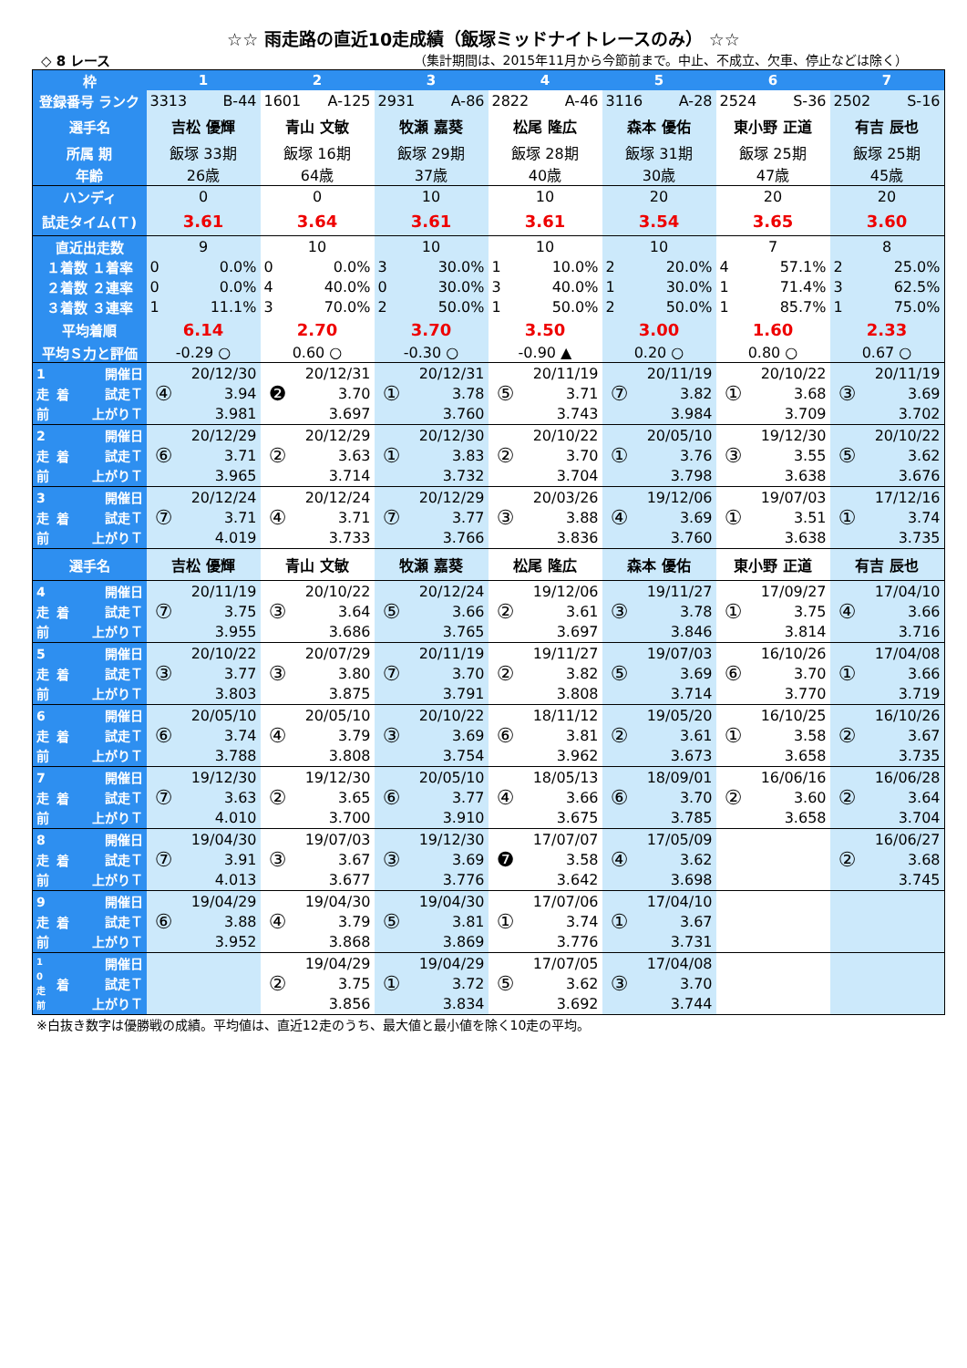☆☆ 雨走路の直近10走成績（飯塚ミッドナイトレースのみ） ☆☆
◇ 8 レース （集計期間は、2015年11月から今節前まで。中止、不成立、欠車、停止などは除く）
| 枠 | 1 | 2 | 3 | 4 | 5 | 6 | 7 |
| --- | --- | --- | --- | --- | --- | --- | --- |
| 登録番号 ランク | 3313 B-44 | 1601 A-125 | 2931 A-86 | 2822 A-46 | 3116 A-28 | 2524 S-36 | 2502 S-16 |
| 選手名 | 吉松 優輝 | 青山 文敏 | 牧瀬 嘉葵 | 松尾 隆広 | 森本 優佑 | 東小野 正道 | 有吉 辰也 |
| 所属 期 | 飯塚 33期 | 飯塚 16期 | 飯塚 29期 | 飯塚 28期 | 飯塚 31期 | 飯塚 25期 | 飯塚 25期 |
| 年齢 | 26歳 | 64歳 | 37歳 | 40歳 | 30歳 | 47歳 | 45歳 |
| ハンディ | 0 | 0 | 10 | 10 | 20 | 20 | 20 |
| 試走タイム(Ｔ) | 3.61 | 3.64 | 3.61 | 3.61 | 3.54 | 3.65 | 3.60 |
| 直近出走数 | 9 | 10 | 10 | 10 | 10 | 7 | 8 |
| １着数 １着率 | 0 0.0% | 0 0.0% | 3 30.0% | 1 10.0% | 2 20.0% | 4 57.1% | 2 25.0% |
| ２着数 ２連率 | 0 0.0% | 4 40.0% | 0 30.0% | 3 40.0% | 1 30.0% | 1 71.4% | 3 62.5% |
| ３着数 ３連率 | 1 11.1% | 3 70.0% | 2 50.0% | 1 50.0% | 2 50.0% | 1 85.7% | 1 75.0% |
| 平均着順 | 6.14 | 2.70 | 3.70 | 3.50 | 3.00 | 1.60 | 2.33 |
| 平均Ｓ力と評価 | -0.29 ○ | 0.60 ○ | -0.30 ○ | -0.90 ▲ | 0.20 ○ | 0.80 ○ | 0.67 ○ |
| 1 走 前 着 開催日 試走Ｔ 上がりＴ | ④ 20/12/30 3.94 3.981 | ❷ 20/12/31 3.70 3.697 | ① 20/12/31 3.78 3.760 | ⑤ 20/11/19 3.71 3.743 | ⑦ 20/11/19 3.82 3.984 | ① 20/10/22 3.68 3.709 | ③ 20/11/19 3.69 3.702 |
| 2 走 前 着 開催日 試走Ｔ 上がりＴ | ⑥ 20/12/29 3.71 3.965 | ② 20/12/29 3.63 3.714 | ① 20/12/30 3.83 3.732 | ② 20/10/22 3.70 3.704 | ① 20/05/10 3.76 3.798 | ③ 19/12/30 3.55 3.638 | ⑤ 20/10/22 3.62 3.676 |
| 3 走 前 着 開催日 試走Ｔ 上がりＴ | ⑦ 20/12/24 3.71 4.019 | ④ 20/12/24 3.71 3.733 | ⑦ 20/12/29 3.77 3.766 | ③ 20/03/26 3.88 3.836 | ④ 19/12/06 3.69 3.760 | ① 19/07/03 3.51 3.638 | ① 17/12/16 3.74 3.735 |
| 選手名 | 吉松 優輝 | 青山 文敏 | 牧瀬 嘉葵 | 松尾 隆広 | 森本 優佑 | 東小野 正道 | 有吉 辰也 |
| 4 走 前 着 開催日 試走Ｔ 上がりＴ | ⑦ 20/11/19 3.75 3.955 | ③ 20/10/22 3.64 3.686 | ⑤ 20/12/24 3.66 3.765 | ② 19/12/06 3.61 3.697 | ③ 19/11/27 3.78 3.846 | ① 17/09/27 3.75 3.814 | ④ 17/04/10 3.66 3.716 |
| 5 走 前 着 開催日 試走Ｔ 上がりＴ | ③ 20/10/22 3.77 3.803 | ③ 20/07/29 3.80 3.875 | ⑦ 20/11/19 3.70 3.791 | ② 19/11/27 3.82 3.808 | ⑤ 19/07/03 3.69 3.714 | ⑥ 16/10/26 3.70 3.770 | ① 17/04/08 3.66 3.719 |
| 6 走 前 着 開催日 試走Ｔ 上がりＴ | ⑥ 20/05/10 3.74 3.788 | ④ 20/05/10 3.79 3.808 | ③ 20/10/22 3.69 3.754 | ⑥ 18/11/12 3.81 3.962 | ② 19/05/20 3.61 3.673 | ① 16/10/25 3.58 3.658 | ② 16/10/26 3.67 3.735 |
| 7 走 前 着 開催日 試走Ｔ 上がりＴ | ⑦ 19/12/30 3.63 4.010 | ② 19/12/30 3.65 3.700 | ⑥ 20/05/10 3.77 3.910 | ④ 18/05/13 3.66 3.675 | ⑥ 18/09/01 3.70 3.785 | ② 16/06/16 3.60 3.658 | ② 16/06/28 3.64 3.704 |
| 8 走 前 着 開催日 試走Ｔ 上がりＴ | ⑦ 19/04/30 3.91 4.013 | ③ 19/07/03 3.67 3.677 | ③ 19/12/30 3.69 3.776 | ❼ 17/07/07 3.58 3.642 | ④ 17/05/09 3.62 3.698 | | ② 16/06/27 3.68 3.745 |
| 9 走 前 着 開催日 試走Ｔ 上がりＴ | ⑥ 19/04/29 3.88 3.952 | ④ 19/04/30 3.79 3.868 | ⑤ 19/04/30 3.81 3.869 | ① 17/07/06 3.74 3.776 | ① 17/04/10 3.67 3.731 | | |
| 1 0 走 前 着 開催日 試走Ｔ 上がりＴ | | ② 19/04/29 3.75 3.856 | ① 19/04/29 3.72 3.834 | ⑤ 17/07/05 3.62 3.692 | ③ 17/04/08 3.70 3.744 | | |
※白抜き数字は優勝戦の成績。平均値は、直近12走のうち、最大値と最小値を除く10走の平均。